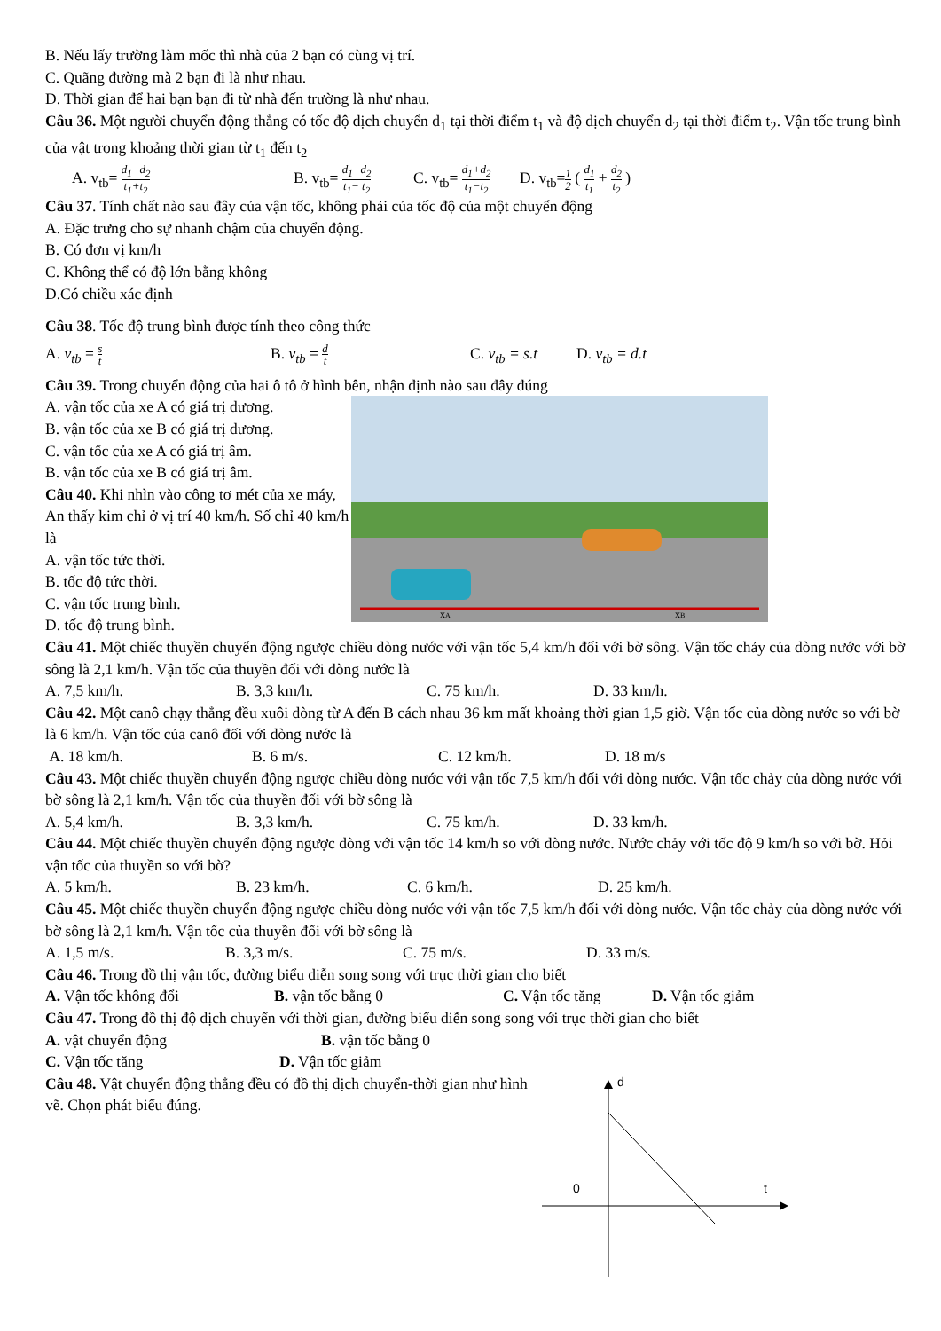B. Nếu lấy trường làm mốc thì nhà của 2 bạn có cùng vị trí.
C. Quãng đường mà 2 bạn đi là như nhau.
D. Thời gian để hai bạn bạn đi từ nhà đến trường là như nhau.
Câu 36. Một người chuyển động thẳng có tốc độ dịch chuyển d<sub>1</sub> tại thời điểm t<sub>1</sub> và độ dịch chuyển d<sub>2</sub> tại thời điểm t<sub>2</sub>. Vận tốc trung bình của vật trong khoảng thời gian từ t<sub>1</sub> đến t<sub>2</sub>
A. v<sub>tb</sub>= d<sub>1</sub>−d<sub>2</sub> t<sub>1</sub>+t<sub>2</sub> B. v<sub>tb</sub>= d<sub>1</sub>−d<sub>2</sub> t<sub>1</sub>− t<sub>2</sub> C. v<sub>tb</sub>= d<sub>1</sub>+d<sub>2</sub> t<sub>1</sub>−t<sub>2</sub> D. v<sub>tb</sub>=1 2 ( d<sub>1</sub> t<sub>1</sub> + d<sub>2</sub> t<sub>2</sub> )
Câu 37. Tính chất nào sau đây của vận tốc, không phải của tốc độ của một chuyển động
A. Đặc trưng cho sự nhanh chậm của chuyển động.
B. Có đơn vị km/h
C. Không thể có độ lớn bằng không
D.Có chiều xác định
Câu 38. Tốc độ trung bình được tính theo công thức
A. v<sub>tb</sub> = s t B. v<sub>tb</sub> = d t C. v<sub>tb</sub> = s.t D. v<sub>tb</sub> = d.t
Câu 39. Trong chuyển động của hai ô tô ở hình bên, nhận định nào sau đây đúng
A. vận tốc của xe A có giá trị dương.
B. vận tốc của xe B có giá trị dương.
C. vận tốc của xe A có giá trị âm.
B. vận tốc của xe B có giá trị âm.
Câu 40. Khi nhìn vào công tơ mét của xe máy, An thấy kim chỉ ở vị trí 40 km/h. Số chỉ 40 km/h là
A. vận tốc tức thời.
B. tốc độ tức thời.
C. vận tốc trung bình.
D. tốc độ trung bình.
xA
xB
Câu 41. Một chiếc thuyền chuyển động ngược chiều dòng nước với vận tốc 5,4 km/h đối với bờ sông. Vận tốc chảy của dòng nước với bờ sông là 2,1 km/h. Vận tốc của thuyền đối với dòng nước là
A. 7,5 km/h. B. 3,3 km/h. C. 75 km/h. D. 33 km/h.
Câu 42. Một canô chạy thẳng đều xuôi dòng từ A đến B cách nhau 36 km mất khoảng thời gian 1,5 giờ. Vận tốc của dòng nước so với bờ là 6 km/h. Vận tốc của canô đối với dòng nước là
A. 18 km/h. B. 6 m/s. C. 12 km/h. D. 18 m/s
Câu 43. Một chiếc thuyền chuyển động ngược chiều dòng nước với vận tốc 7,5 km/h đối với dòng nước. Vận tốc chảy của dòng nước với bờ sông là 2,1 km/h. Vận tốc của thuyền đối với bờ sông là
A. 5,4 km/h. B. 3,3 km/h. C. 75 km/h. D. 33 km/h.
Câu 44. Một chiếc thuyền chuyển động ngược dòng với vận tốc 14 km/h so với dòng nước. Nước chảy với tốc độ 9 km/h so với bờ. Hỏi vận tốc của thuyền so với bờ?
A. 5 km/h. B. 23 km/h. C. 6 km/h. D. 25 km/h.
Câu 45. Một chiếc thuyền chuyển động ngược chiều dòng nước với vận tốc 7,5 km/h đối với dòng nước. Vận tốc chảy của dòng nước với bờ sông là 2,1 km/h. Vận tốc của thuyền đối với bờ sông là
A. 1,5 m/s. B. 3,3 m/s. C. 75 m/s. D. 33 m/s.
Câu 46. Trong đồ thị vận tốc, đường biểu diễn song song với trục thời gian cho biết
A. Vận tốc không đổi B. vận tốc bằng 0 C. Vận tốc tăng D. Vận tốc giảm
Câu 47. Trong đồ thị độ dịch chuyển với thời gian, đường biểu diễn song song với trục thời gian cho biết
A. vật chuyển động B. vận tốc bằng 0
C. Vận tốc tăng D. Vận tốc giảm
Câu 48. Vật chuyển động thẳng đều có đồ thị dịch chuyển-thời gian như hình vẽ. Chọn phát biểu đúng.
d
0
t